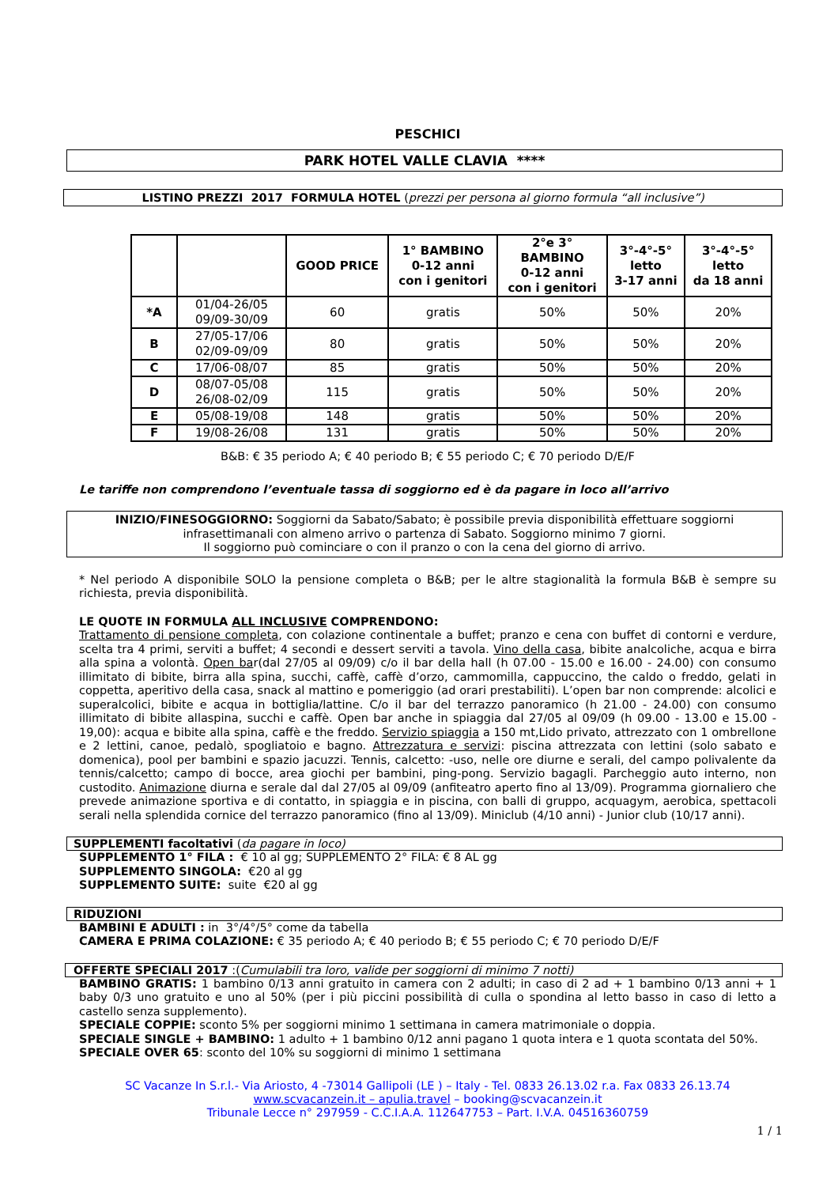PESCHICI
PARK HOTEL VALLE CLAVIA ****
LISTINO PREZZI 2017 FORMULA HOTEL (prezzi per persona al giorno formula “all inclusive”)
| | | GOOD PRICE | 1° BAMBINO 0-12 anni con i genitori | 2°e 3° BAMBINO 0-12 anni con i genitori | 3°-4°-5° letto 3-17 anni | 3°-4°-5° letto da 18 anni |
| --- | --- | --- | --- | --- | --- | --- |
| *A | 01/04-26/05 09/09-30/09 | 60 | gratis | 50% | 50% | 20% |
| B | 27/05-17/06 02/09-09/09 | 80 | gratis | 50% | 50% | 20% |
| C | 17/06-08/07 | 85 | gratis | 50% | 50% | 20% |
| D | 08/07-05/08 26/08-02/09 | 115 | gratis | 50% | 50% | 20% |
| E | 05/08-19/08 | 148 | gratis | 50% | 50% | 20% |
| F | 19/08-26/08 | 131 | gratis | 50% | 50% | 20% |
B&B: € 35 periodo A; € 40 periodo B; € 55 periodo C; € 70 periodo D/E/F
Le tariffe non comprendono l’eventuale tassa di soggiorno ed è da pagare in loco all’arrivo
INIZIO/FINESOGGIORNO: Soggiorni da Sabato/Sabato; è possibile previa disponibilità effettuare soggiorni infrasettimanali con almeno arrivo o partenza di Sabato. Soggiorno minimo 7 giorni.
Il soggiorno può cominciare o con il pranzo o con la cena del giorno di arrivo.
* Nel periodo A disponibile SOLO la pensione completa o B&B; per le altre stagionalità la formula B&B è sempre su richiesta, previa disponibilità.
LE QUOTE IN FORMULA ALL INCLUSIVE COMPRENDONO:
Trattamento di pensione completa, con colazione continentale a buffet; pranzo e cena con buffet di contorni e verdure, scelta tra 4 primi, serviti a buffet; 4 secondi e dessert serviti a tavola. Vino della casa, bibite analcoliche, acqua e birra alla spina a volontà. Open bar(dal 27/05 al 09/09) c/o il bar della hall (h 07.00 - 15.00 e 16.00 - 24.00) con consumo illimitato di bibite, birra alla spina, succhi, caffè, caffè d’orzo, cammomilla, cappuccino, the caldo o freddo, gelati in coppetta, aperitivo della casa, snack al mattino e pomeriggio (ad orari prestabiliti). L’open bar non comprende: alcolici e superalcolici, bibite e acqua in bottiglia/lattine. C/o il bar del terrazzo panoramico (h 21.00 - 24.00) con consumo illimitato di bibite allaspina, succhi e caffè. Open bar anche in spiaggia dal 27/05 al 09/09 (h 09.00 - 13.00 e 15.00 - 19,00): acqua e bibite alla spina, caffè e the freddo. Servizio spiaggia a 150 mt,Lido privato, attrezzato con 1 ombrellone e 2 lettini, canoe, pedalò, spogliatoio e bagno. Attrezzatura e servizi: piscina attrezzata con lettini (solo sabato e domenica), pool per bambini e spazio jacuzzi. Tennis, calcetto: -uso, nelle ore diurne e serali, del campo polivalente da tennis/calcetto; campo di bocce, area giochi per bambini, ping-pong. Servizio bagagli. Parcheggio auto interno, non custodito. Animazione diurna e serale dal dal 27/05 al 09/09 (anfiteatro aperto fino al 13/09). Programma giornaliero che prevede animazione sportiva e di contatto, in spiaggia e in piscina, con balli di gruppo, acquagym, aerobica, spettacoli serali nella splendida cornice del terrazzo panoramico (fino al 13/09). Miniclub (4/10 anni) - Junior club (10/17 anni).
SUPPLEMENTI facoltativi (da pagare in loco)
SUPPLEMENTO 1° FILA : € 10 al gg; SUPPLEMENTO 2° FILA: € 8 AL gg
SUPPLEMENTO SINGOLA: €20 al gg
SUPPLEMENTO SUITE: suite €20 al gg
RIDUZIONI
BAMBINI E ADULTI : in 3°/4°/5° come da tabella
CAMERA E PRIMA COLAZIONE: € 35 periodo A; € 40 periodo B; € 55 periodo C; € 70 periodo D/E/F
OFFERTE SPECIALI 2017 :(Cumulabili tra loro, valide per soggiorni di minimo 7 notti)
BAMBINO GRATIS: 1 bambino 0/13 anni gratuito in camera con 2 adulti; in caso di 2 ad + 1 bambino 0/13 anni + 1 baby 0/3 uno gratuito e uno al 50% (per i più piccini possibilità di culla o spondina al letto basso in caso di letto a castello senza supplemento).
SPECIALE COPPIE: sconto 5% per soggiorni minimo 1 settimana in camera matrimoniale o doppia.
SPECIALE SINGLE + BAMBINO: 1 adulto + 1 bambino 0/12 anni pagano 1 quota intera e 1 quota scontata del 50%.
SPECIALE OVER 65: sconto del 10% su soggiorni di minimo 1 settimana
SC Vacanze In S.r.l.- Via Ariosto, 4 -73014 Gallipoli (LE ) – Italy - Tel. 0833 26.13.02 r.a. Fax 0833 26.13.74
www.scvacanzein.it – apulia.travel – booking@scvacanzein.it
Tribunale Lecce n° 297959 - C.C.I.A.A. 112647753 – Part. I.V.A. 04516360759
1 / 1